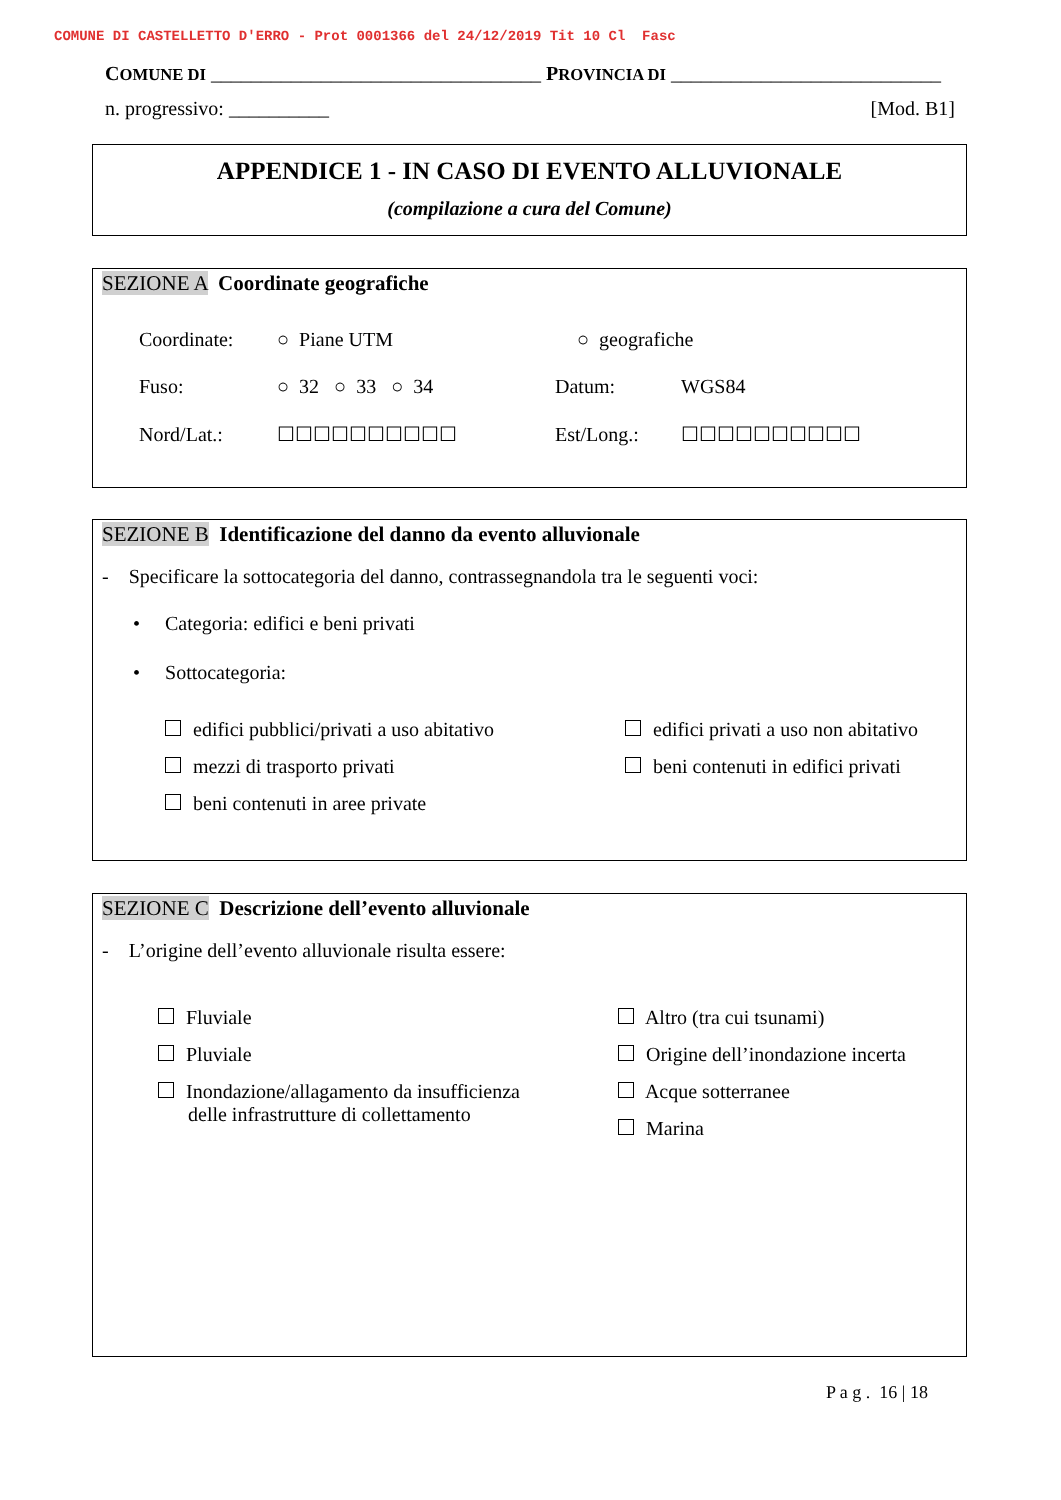COMUNE DI CASTELLETTO D'ERRO - Prot 0001366 del 24/12/2019 Tit 10 Cl Fasc
COMUNE DI _________________________________ PROVINCIA DI ___________________________
n. progressivo: __________ [Mod. B1]
APPENDICE 1 - IN CASO DI EVENTO ALLUVIONALE
(compilazione a cura del Comune)
SEZIONE A Coordinate geografiche
Coordinate: ○ Piane UTM ○ geografiche
Fuso: ○ 32 ○ 33 ○ 34 Datum: WGS84
Nord/Lat.: ☐☐☐☐☐☐☐☐☐☐ Est/Long.: ☐☐☐☐☐☐☐☐☐☐
SEZIONE B Identificazione del danno da evento alluvionale
- Specificare la sottocategoria del danno, contrassegnandola tra le seguenti voci:
• Categoria: edifici e beni privati
• Sottocategoria:
edifici pubblici/privati a uso abitativo
mezzi di trasporto privati
beni contenuti in aree private
edifici privati a uso non abitativo
beni contenuti in edifici privati
SEZIONE C Descrizione dell’evento alluvionale
- L’origine dell’evento alluvionale risulta essere:
Fluviale
Pluviale
Inondazione/allagamento da insufficienza
delle infrastrutture di collettamento
Altro (tra cui tsunami)
Origine dell’inondazione incerta
Acque sotterranee
Marina
P a g . 16 | 18